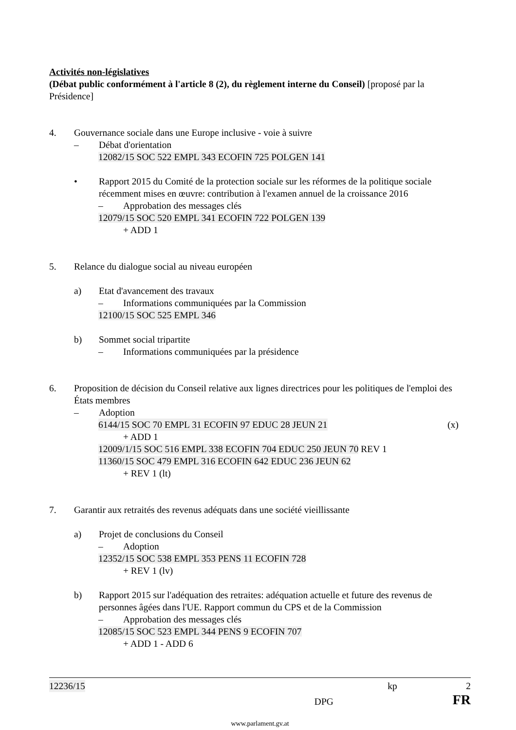Activités non-législatives
(Débat public conformément à l'article 8 (2), du règlement interne du Conseil) [proposé par la Présidence]
4. Gouvernance sociale dans une Europe inclusive - voie à suivre
– Débat d'orientation
12082/15 SOC 522 EMPL 343 ECOFIN 725 POLGEN 141
• Rapport 2015 du Comité de la protection sociale sur les réformes de la politique sociale récemment mises en œuvre: contribution à l'examen annuel de la croissance 2016
– Approbation des messages clés
12079/15 SOC 520 EMPL 341 ECOFIN 722 POLGEN 139
+ ADD 1
5. Relance du dialogue social au niveau européen
a) Etat d'avancement des travaux
– Informations communiquées par la Commission
12100/15 SOC 525 EMPL 346
b) Sommet social tripartite
– Informations communiquées par la présidence
6. Proposition de décision du Conseil relative aux lignes directrices pour les politiques de l'emploi des États membres
– Adoption
6144/15 SOC 70 EMPL 31 ECOFIN 97 EDUC 28 JEUN 21 (x)
+ ADD 1
12009/1/15 SOC 516 EMPL 338 ECOFIN 704 EDUC 250 JEUN 70 REV 1
11360/15 SOC 479 EMPL 316 ECOFIN 642 EDUC 236 JEUN 62
+ REV 1 (lt)
7. Garantir aux retraités des revenus adéquats dans une société vieillissante
a) Projet de conclusions du Conseil
– Adoption
12352/15 SOC 538 EMPL 353 PENS 11 ECOFIN 728
+ REV 1 (lv)
b) Rapport 2015 sur l'adéquation des retraites: adéquation actuelle et future des revenus de personnes âgées dans l'UE. Rapport commun du CPS et de la Commission
– Approbation des messages clés
12085/15 SOC 523 EMPL 344 PENS 9 ECOFIN 707
+ ADD 1 - ADD 6
12236/15 kp 2
DPG FR
www.parlament.gv.at